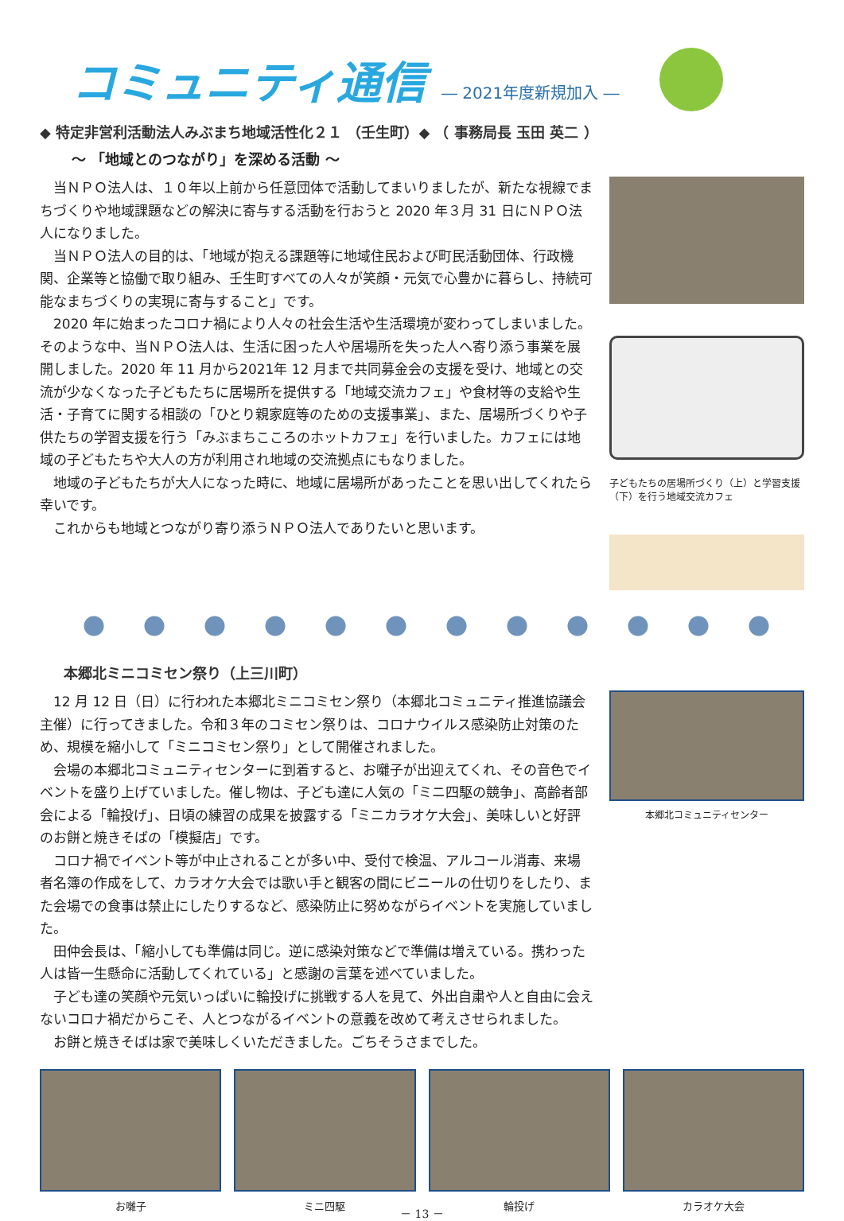コミュニティ通信
― 2021年度新規加入 ―
◆ 特定非営利活動法人みぶまち地域活性化２１ （壬生町）◆ （ 事務局長 玉田 英二 ）
～ 「地域とのつながり」を深める活動 ～
当ＮＰＯ法人は、１０年以上前から任意団体で活動してまいりましたが、新たな視線でまちづくりや地域課題などの解決に寄与する活動を行おうと 2020 年３月 31 日にＮＰＯ法人になりました。
当ＮＰＯ法人の目的は、「地域が抱える課題等に地域住民および町民活動団体、行政機関、企業等と協働で取り組み、壬生町すべての人々が笑顔・元気で心豊かに暮らし、持続可能なまちづくりの実現に寄与すること」です。
2020 年に始まったコロナ禍により人々の社会生活や生活環境が変わってしまいました。そのような中、当ＮＰＯ法人は、生活に困った人や居場所を失った人へ寄り添う事業を展開しました。2020 年 11 月から2021年 12 月まで共同募金会の支援を受け、地域との交流が少なくなった子どもたちに居場所を提供する「地域交流カフェ」や食材等の支給や生活・子育てに関する相談の「ひとり親家庭等のための支援事業」、また、居場所づくりや子供たちの学習支援を行う「みぶまちこころのホットカフェ」を行いました。カフェには地域の子どもたちや大人の方が利用され地域の交流拠点にもなりました。
地域の子どもたちが大人になった時に、地域に居場所があったことを思い出してくれたら幸いです。
これからも地域とつながり寄り添うＮＰＯ法人でありたいと思います。
子どもたちの居場所づくり（上）と学習支援（下）を行う地域交流カフェ
本郷北ミニコミセン祭り（上三川町）
12 月 12 日（日）に行われた本郷北ミニコミセン祭り（本郷北コミュニティ推進協議会主催）に行ってきました。令和３年のコミセン祭りは、コロナウイルス感染防止対策のため、規模を縮小して「ミニコミセン祭り」として開催されました。
会場の本郷北コミュニティセンターに到着すると、お囃子が出迎えてくれ、その音色でイベントを盛り上げていました。催し物は、子ども達に人気の「ミニ四駆の競争」、高齢者部会による「輪投げ」、日頃の練習の成果を披露する「ミニカラオケ大会」、美味しいと好評のお餅と焼きそばの「模擬店」です。
コロナ禍でイベント等が中止されることが多い中、受付で検温、アルコール消毒、来場者名簿の作成をして、カラオケ大会では歌い手と観客の間にビニールの仕切りをしたり、また会場での食事は禁止にしたりするなど、感染防止に努めながらイベントを実施していました。
田仲会長は、「縮小しても準備は同じ。逆に感染対策などで準備は増えている。携わった人は皆一生懸命に活動してくれている」と感謝の言葉を述べていました。
子ども達の笑顔や元気いっぱいに輪投げに挑戦する人を見て、外出自粛や人と自由に会えないコロナ禍だからこそ、人とつながるイベントの意義を改めて考えさせられました。
お餅と焼きそばは家で美味しくいただきました。ごちそうさまでした。
本郷北コミュニティセンター
お囃子 ミニ四駆 輪投げ カラオケ大会
－ 13 －